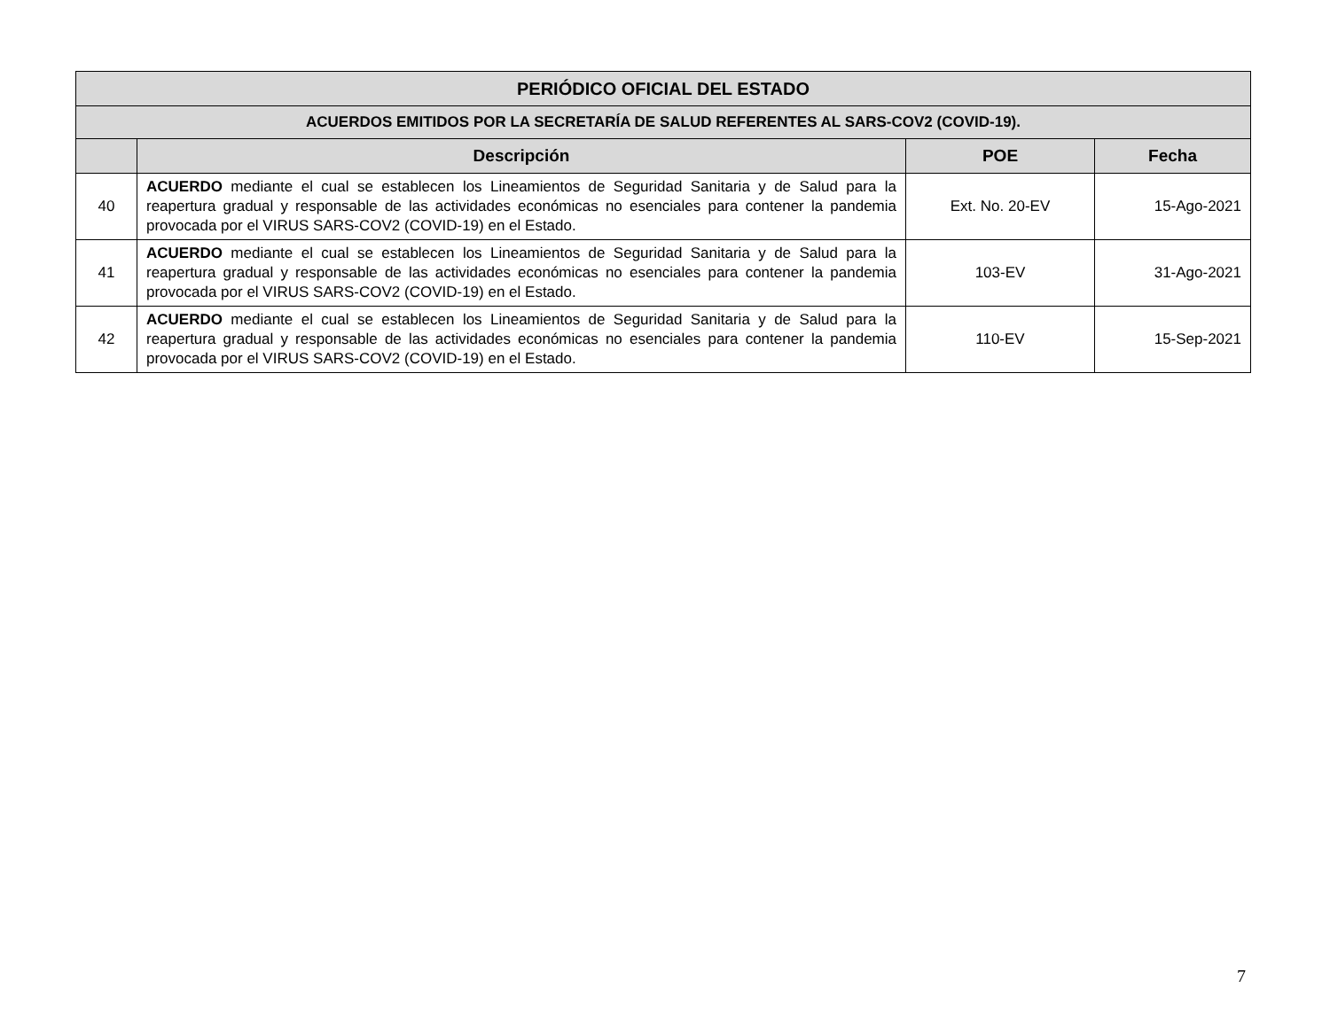| PERIÓDICO OFICIAL DEL ESTADO | | | |
| --- | --- | --- | --- |
| ACUERDOS EMITIDOS POR LA SECRETARÍA DE SALUD REFERENTES AL SARS-COV2 (COVID-19). | | | |
| | Descripción | POE | Fecha |
| 40 | ACUERDO mediante el cual se establecen los Lineamientos de Seguridad Sanitaria y de Salud para la reapertura gradual y responsable de las actividades económicas no esenciales para contener la pandemia provocada por el VIRUS SARS-COV2 (COVID-19) en el Estado. | Ext. No. 20-EV | 15-Ago-2021 |
| 41 | ACUERDO mediante el cual se establecen los Lineamientos de Seguridad Sanitaria y de Salud para la reapertura gradual y responsable de las actividades económicas no esenciales para contener la pandemia provocada por el VIRUS SARS-COV2 (COVID-19) en el Estado. | 103-EV | 31-Ago-2021 |
| 42 | ACUERDO mediante el cual se establecen los Lineamientos de Seguridad Sanitaria y de Salud para la reapertura gradual y responsable de las actividades económicas no esenciales para contener la pandemia provocada por el VIRUS SARS-COV2 (COVID-19) en el Estado. | 110-EV | 15-Sep-2021 |
7